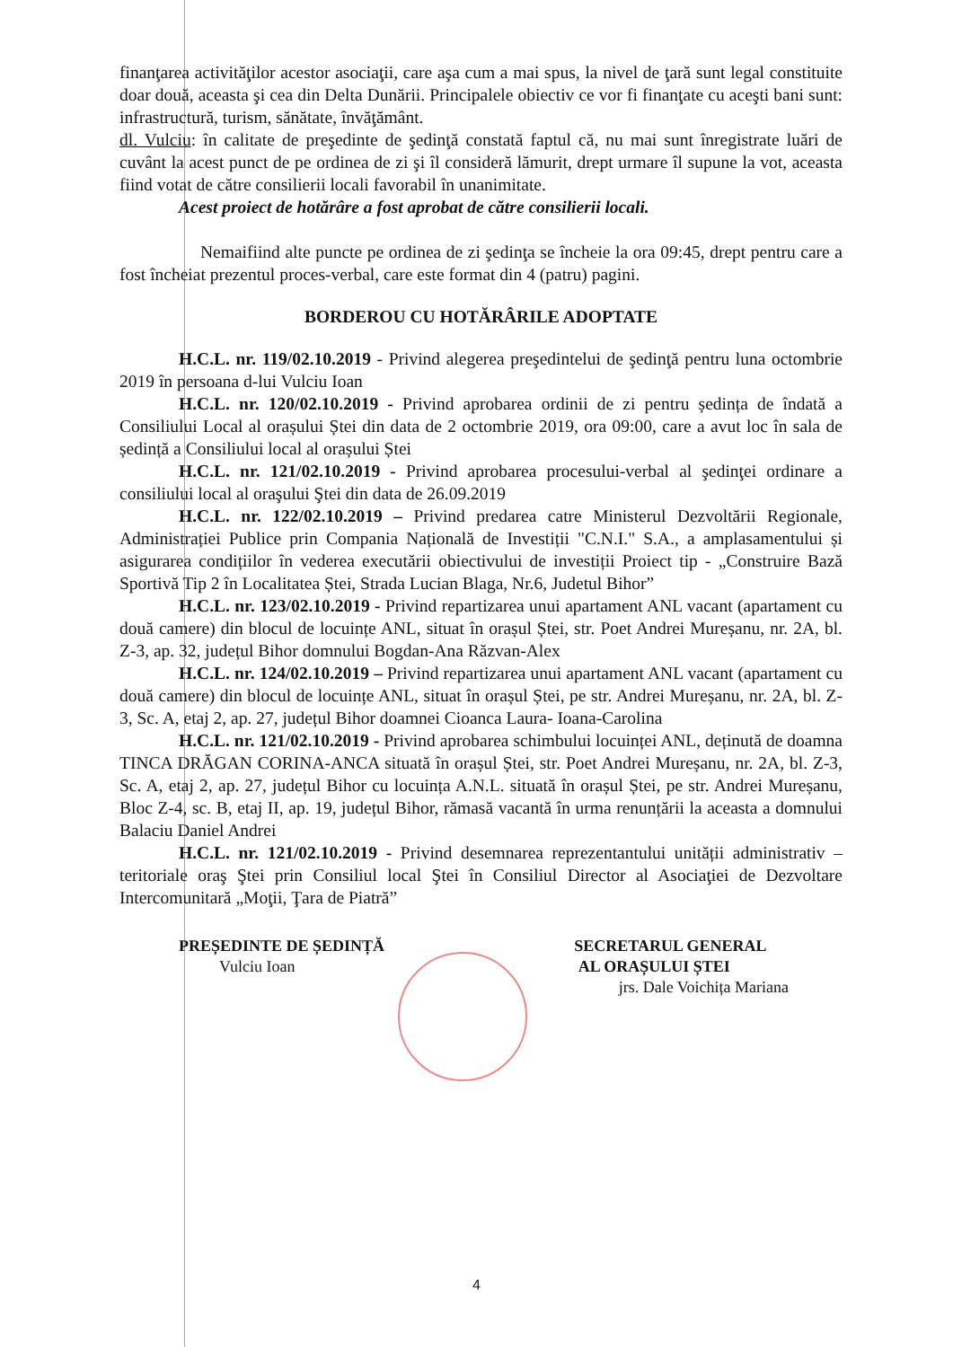finanţarea activităţilor acestor asociaţii, care aşa cum a mai spus, la nivel de ţară sunt legal constituite doar două, aceasta şi cea din Delta Dunării. Principalele obiectiv ce vor fi finanţate cu aceşti bani sunt: infrastructură, turism, sănătate, învăţământ.
dl. Vulciu: în calitate de preşedinte de şedinţă constată faptul că, nu mai sunt înregistrate luări de cuvânt la acest punct de pe ordinea de zi şi îl consideră lămurit, drept urmare îl supune la vot, aceasta fiind votat de către consilierii locali favorabil în unanimitate.
Acest proiect de hotărâre a fost aprobat de către consilierii locali.
Nemaifiind alte puncte pe ordinea de zi şedinţa se încheie la ora 09:45, drept pentru care a fost încheiat prezentul proces-verbal, care este format din 4 (patru) pagini.
BORDEROU CU HOTĂRÂRILE ADOPTATE
H.C.L. nr. 119/02.10.2019 - Privind alegerea preşedintelui de şedinţă pentru luna octombrie 2019 în persoana d-lui Vulciu Ioan
H.C.L. nr. 120/02.10.2019 - Privind aprobarea ordinii de zi pentru ședința de îndată a Consiliului Local al orașului Ștei din data de 2 octombrie 2019, ora 09:00, care a avut loc în sala de ședință a Consiliului local al orașului Ștei
H.C.L. nr. 121/02.10.2019 - Privind aprobarea procesului-verbal al şedinţei ordinare a consiliului local al oraşului Ştei din data de 26.09.2019
H.C.L. nr. 122/02.10.2019 – Privind predarea catre Ministerul Dezvoltării Regionale, Administrației Publice prin Compania Națională de Investiții "C.N.I." S.A., a amplasamentului și asigurarea condițiilor în vederea executării obiectivului de investiții Proiect tip - „Construire Bază Sportivă Tip 2 în Localitatea Ștei, Strada Lucian Blaga, Nr.6, Judetul Bihor”
H.C.L. nr. 123/02.10.2019 - Privind repartizarea unui apartament ANL vacant (apartament cu două camere) din blocul de locuințe ANL, situat în orașul Ștei, str. Poet Andrei Mureșanu, nr. 2A, bl. Z-3, ap. 32, județul Bihor domnului Bogdan-Ana Răzvan-Alex
H.C.L. nr. 124/02.10.2019 – Privind repartizarea unui apartament ANL vacant (apartament cu două camere) din blocul de locuințe ANL, situat în orașul Ștei, pe str. Andrei Mureșanu, nr. 2A, bl. Z-3, Sc. A, etaj 2, ap. 27, județul Bihor doamnei Cioanca Laura- Ioana-Carolina
H.C.L. nr. 121/02.10.2019 - Privind aprobarea schimbului locuinței ANL, deținută de doamna TINCA DRĂGAN CORINA-ANCA situată în orașul Ștei, str. Poet Andrei Mureșanu, nr. 2A, bl. Z-3, Sc. A, etaj 2, ap. 27, județul Bihor cu locuința A.N.L. situată în orașul Ștei, pe str. Andrei Mureșanu, Bloc Z-4, sc. B, etaj II, ap. 19, județul Bihor, rămasă vacantă în urma renunțării la aceasta a domnului Balaciu Daniel Andrei
H.C.L. nr. 121/02.10.2019 - Privind desemnarea reprezentantului unității administrativ – teritoriale oraş Ştei prin Consiliul local Ştei în Consiliul Director al Asociaţiei de Dezvoltare Intercomunitară „Moţii, Ţara de Piatră”
PREȘEDINTE DE ȘEDINȚĂ
Vulciu Ioan
SECRETARUL GENERAL
AL ORAȘULUI ȘTEI
jrs. Dale Voichița Mariana
4